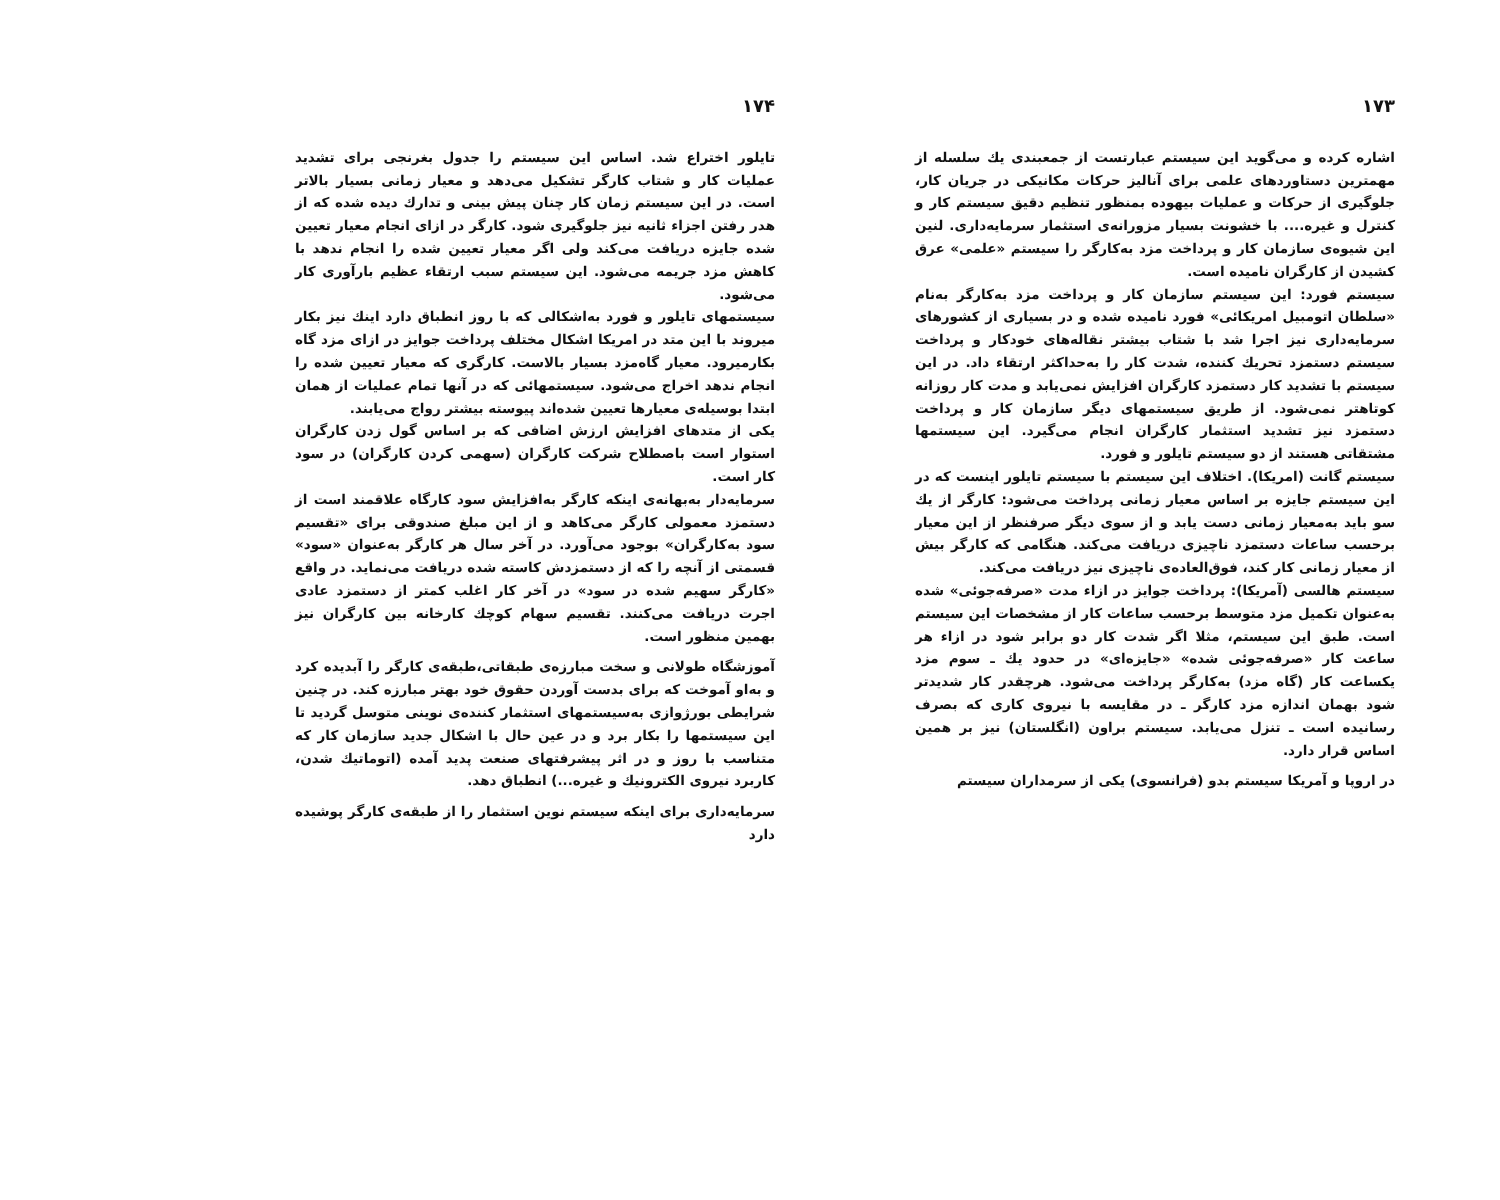۱۷۳
اشاره کرده و می‌گوید این سیستم عبارتست از جمعبندی یك سلسله از مهمترین دستاوردهای علمی برای آنالیز حرکات مکانیکی در جریان کار، جلوگیری از حرکات و عملیات بیهوده بمنظور تنظیم دقیق سیستم کار و کنترل و غیره.... با خشونت بسیار مزورانه‌ی استثمار سرمایه‌داری. لنین این شیوه‌ی سازمان کار و پرداخت مزد به‌کارگر را سیستم «علمی» عرق کشیدن از کارگران نامیده است.
سیستم فورد: این سیستم سازمان کار و پرداخت مزد به‌کارگر به‌نام «سلطان اتومبیل امریکائی» فورد نامیده شده و در بسیاری از کشورهای سرمایه‌داری نیز اجرا شد با شتاب بیشتر نقاله‌های خودکار و پرداخت سیستم دستمزد تحریك کننده، شدت کار را به‌حداکثر ارتقاء داد. در این سیستم با تشدید کار دستمزد کارگران افزایش نمی‌یابد و مدت کار روزانه کوتاهتر نمی‌شود. از طریق سیستمهای دیگر سازمان کار و پرداخت دستمزد نیز تشدید استثمار کارگران انجام می‌گیرد. این سیستمها مشتقاتی هستند از دو سیستم تایلور و فورد.
سیستم گانت (امریکا). اختلاف این سیستم با سیستم تایلور اینست که در این سیستم جایزه بر اساس معیار زمانی پرداخت می‌شود: کارگر از یك سو باید به‌معیار زمانی دست یابد و از سوی دیگر صرفنظر از این معیار برحسب ساعات دستمزد ناچیزی دریافت می‌کند. هنگامی که کارگر بیش از معیار زمانی کار کند، فوق‌العاده‌ی ناچیزی نیز دریافت می‌کند.
سیستم هالسی (آمریکا): پرداخت جوایز در ازاء مدت «صرفه‌جوئی» شده به‌عنوان تکمیل مزد متوسط برحسب ساعات کار از مشخصات این سیستم است. طبق این سیستم، مثلا اگر شدت کار دو برابر شود در ازاء هر ساعت کار «صرفه‌جوئی شده» «جایزه‌ای» در حدود یك ـ سوم مزد یکساعت کار (گاه مزد) به‌کارگر پرداخت می‌شود. هرچقدر کار شدیدتر شود بهمان اندازه مزد کارگر ـ در مقایسه با نیروی کاری که بصرف رسانیده است ـ تنزل می‌یابد. سیستم براون (انگلستان) نیز بر همین اساس قرار دارد.
در اروپا و آمریکا سیستم بدو (فرانسوی) یکی از سرمداران سیستم
۱۷۴
تایلور اختراع شد. اساس این سیستم را جدول بغرنجی برای تشدید عملیات کار و شتاب کارگر تشکیل می‌دهد و معیار زمانی بسیار بالاتر است. در این سیستم زمان کار چنان پیش بینی و تدارك دیده شده که از هدر رفتن اجزاء ثانیه نیز جلوگیری شود. کارگر در ازای انجام معیار تعیین شده جایزه دریافت می‌کند ولی اگر معیار تعیین شده را انجام ندهد با کاهش مزد جریمه می‌شود. این سیستم سبب ارتقاء عظیم بارآوری کار می‌شود.
سیستمهای تایلور و فورد به‌اشکالی که با روز انطباق دارد اینك نیز بکار میروند با این متد در امریکا اشکال مختلف پرداخت جوایز در ازای مزد گاه بکارمیرود. معیار گاه‌مزد بسیار بالاست. کارگری که معیار تعیین شده را انجام ندهد اخراج می‌شود. سیستمهائی که در آنها تمام عملیات از همان ابتدا بوسیله‌ی معیارها تعیین شده‌اند پیوسته بیشتر رواج می‌یابند.
یکی از متدهای افزایش ارزش اضافی که بر اساس گول زدن کارگران استوار است باصطلاح شرکت کارگران (سهمی کردن کارگران) در سود کار است.
سرمایه‌دار به‌بهانه‌ی اینکه کارگر به‌افزایش سود کارگاه علاقمند است از دستمزد معمولی کارگر می‌کاهد و از این مبلغ صندوقی برای «تقسیم سود به‌کارگران» بوجود می‌آورد. در آخر سال هر کارگر به‌عنوان «سود» قسمتی از آنچه را که از دستمزدش کاسته شده دریافت می‌نماید. در واقع «کارگر سهیم شده در سود» در آخر کار اغلب کمتر از دستمزد عادی اجرت دریافت می‌کنند. تقسیم سهام کوچك کارخانه بین کارگران نیز بهمین منظور است.
آموزشگاه طولانی و سخت مبارزه‌ی طبقاتی،طبقه‌ی کارگر را آبدیده کرد و به‌او آموخت که برای بدست آوردن حقوق خود بهتر مبارزه کند. در چنین شرایطی بورژوازی به‌سیستمهای استثمار کننده‌ی نوینی متوسل گردید تا این سیستمها را بکار برد و در عین حال با اشکال جدید سازمان کار که متناسب با روز و در اثر پیشرفتهای صنعت پدید آمده (اتوماتیك شدن، کاربرد نیروی الکترونیك و غیره...) انطباق دهد.
سرمایه‌داری برای اینکه سیستم نوین استثمار را از طبقه‌ی کارگر پوشیده دارد